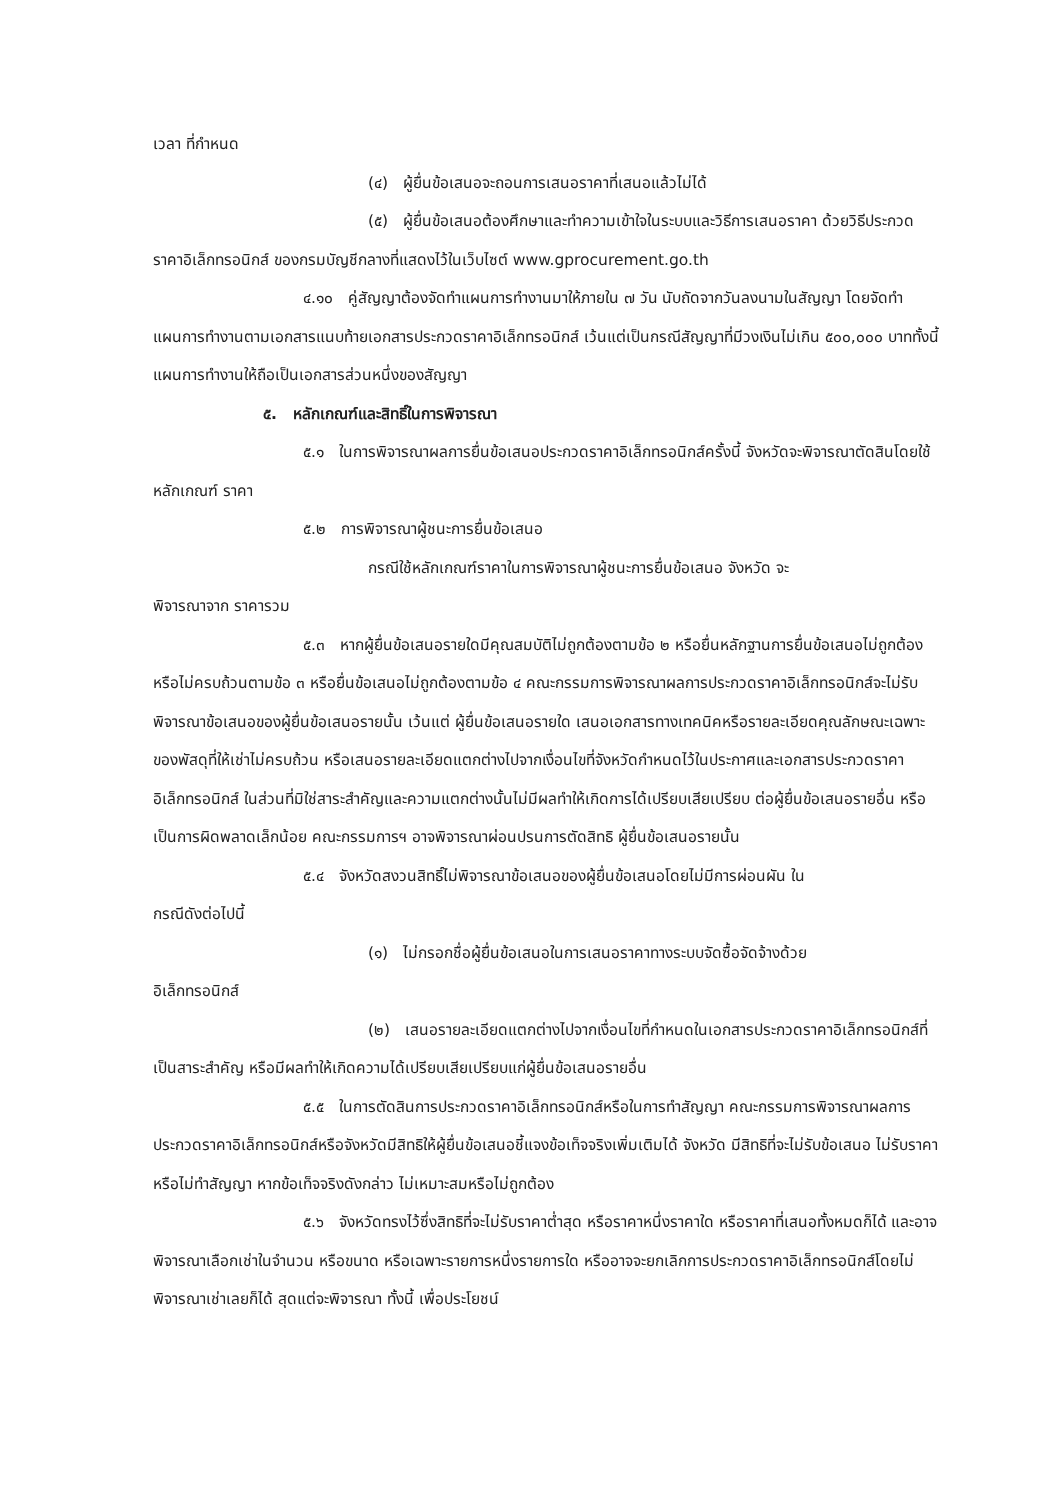เวลา ที่กำหนด
(๔) ผู้ยื่นข้อเสนอจะถอนการเสนอราคาที่เสนอแล้วไม่ได้
(๕) ผู้ยื่นข้อเสนอต้องศึกษาและทำความเข้าใจในระบบและวิธีการเสนอราคา ด้วยวิธีประกวดราคาอิเล็กทรอนิกส์ ของกรมบัญชีกลางที่แสดงไว้ในเว็บไซต์ www.gprocurement.go.th
๔.๑๐ คู่สัญญาต้องจัดทำแผนการทำงานมาให้ภายใน ๗ วัน นับถัดจากวันลงนามในสัญญา โดยจัดทำแผนการทำงานตามเอกสารแนบท้ายเอกสารประกวดราคาอิเล็กทรอนิกส์ เว้นแต่เป็นกรณีสัญญาที่มีวงเงินไม่เกิน ๕๐๐,๐๐๐ บาททั้งนี้ แผนการทำงานให้ถือเป็นเอกสารส่วนหนึ่งของสัญญา
๕. หลักเกณฑ์และสิทธิ์ในการพิจารณา
๕.๑ ในการพิจารณาผลการยื่นข้อเสนอประกวดราคาอิเล็กทรอนิกส์ครั้งนี้ จังหวัดจะพิจารณาตัดสินโดยใช้หลักเกณฑ์ ราคา
๕.๒ การพิจารณาผู้ชนะการยื่นข้อเสนอ
กรณีใช้หลักเกณฑ์ราคาในการพิจารณาผู้ชนะการยื่นข้อเสนอ จังหวัด จะ
พิจารณาจาก ราคารวม
๕.๓ หากผู้ยื่นข้อเสนอรายใดมีคุณสมบัติไม่ถูกต้องตามข้อ ๒ หรือยื่นหลักฐานการยื่นข้อเสนอไม่ถูกต้อง หรือไม่ครบถ้วนตามข้อ ๓ หรือยื่นข้อเสนอไม่ถูกต้องตามข้อ ๔ คณะกรรมการพิจารณาผลการประกวดราคาอิเล็กทรอนิกส์จะไม่รับพิจารณาข้อเสนอของผู้ยื่นข้อเสนอรายนั้น เว้นแต่ ผู้ยื่นข้อเสนอรายใด เสนอเอกสารทางเทคนิคหรือรายละเอียดคุณลักษณะเฉพาะของพัสดุที่ให้เช่าไม่ครบถ้วน หรือเสนอรายละเอียดแตกต่างไปจากเงื่อนไขที่จังหวัดกำหนดไว้ในประกาศและเอกสารประกวดราคาอิเล็กทรอนิกส์ ในส่วนที่มิใช่สาระสำคัญและความแตกต่างนั้นไม่มีผลทำให้เกิดการได้เปรียบเสียเปรียบ ต่อผู้ยื่นข้อเสนอรายอื่น หรือเป็นการผิดพลาดเล็กน้อย คณะกรรมการฯ อาจพิจารณาผ่อนปรนการตัดสิทธิ ผู้ยื่นข้อเสนอรายนั้น
๕.๔ จังหวัดสงวนสิทธิ์ไม่พิจารณาข้อเสนอของผู้ยื่นข้อเสนอโดยไม่มีการผ่อนผัน ใน
กรณีดังต่อไปนี้
(๑) ไม่กรอกชื่อผู้ยื่นข้อเสนอในการเสนอราคาทางระบบจัดซื้อจัดจ้างด้วย
อิเล็กทรอนิกส์
(๒) เสนอรายละเอียดแตกต่างไปจากเงื่อนไขที่กำหนดในเอกสารประกวดราคาอิเล็กทรอนิกส์ที่เป็นสาระสำคัญ หรือมีผลทำให้เกิดความได้เปรียบเสียเปรียบแก่ผู้ยื่นข้อเสนอรายอื่น
๕.๕ ในการตัดสินการประกวดราคาอิเล็กทรอนิกส์หรือในการทำสัญญา คณะกรรมการพิจารณาผลการประกวดราคาอิเล็กทรอนิกส์หรือจังหวัดมีสิทธิให้ผู้ยื่นข้อเสนอชี้แจงข้อเท็จจริงเพิ่มเติมได้ จังหวัด มีสิทธิที่จะไม่รับข้อเสนอ ไม่รับราคา หรือไม่ทำสัญญา หากข้อเท็จจริงดังกล่าว ไม่เหมาะสมหรือไม่ถูกต้อง
๕.๖ จังหวัดทรงไว้ซึ่งสิทธิที่จะไม่รับราคาต่ำสุด หรือราคาหนึ่งราคาใด หรือราคาที่เสนอทั้งหมดก็ได้ และอาจพิจารณาเลือกเช่าในจำนวน หรือขนาด หรือเฉพาะรายการหนึ่งรายการใด หรืออาจจะยกเลิกการประกวดราคาอิเล็กทรอนิกส์โดยไม่พิจารณาเช่าเลยก็ได้ สุดแต่จะพิจารณา ทั้งนี้ เพื่อประโยชน์